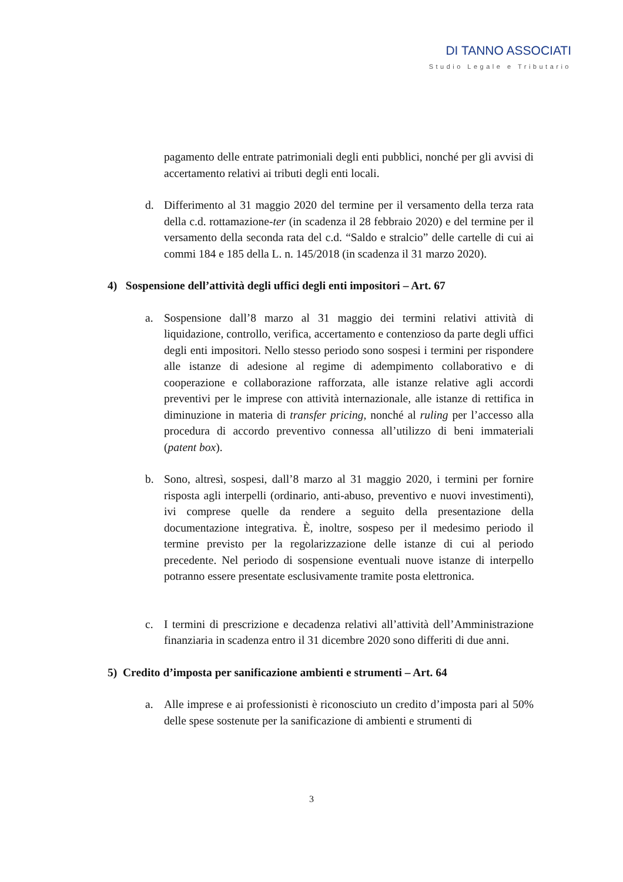DI TANNO ASSOCIATI
Studio Legale e Tributario
pagamento delle entrate patrimoniali degli enti pubblici, nonché per gli avvisi di accertamento relativi ai tributi degli enti locali.
d. Differimento al 31 maggio 2020 del termine per il versamento della terza rata della c.d. rottamazione-ter (in scadenza il 28 febbraio 2020) e del termine per il versamento della seconda rata del c.d. “Saldo e stralcio” delle cartelle di cui ai commi 184 e 185 della L. n. 145/2018 (in scadenza il 31 marzo 2020).
4) Sospensione dell’attività degli uffici degli enti impositori – Art. 67
a. Sospensione dall’8 marzo al 31 maggio dei termini relativi attività di liquidazione, controllo, verifica, accertamento e contenzioso da parte degli uffici degli enti impositori. Nello stesso periodo sono sospesi i termini per rispondere alle istanze di adesione al regime di adempimento collaborativo e di cooperazione e collaborazione rafforzata, alle istanze relative agli accordi preventivi per le imprese con attività internazionale, alle istanze di rettifica in diminuzione in materia di transfer pricing, nonché al ruling per l’accesso alla procedura di accordo preventivo connessa all’utilizzo di beni immateriali (patent box).
b. Sono, altresì, sospesi, dall’8 marzo al 31 maggio 2020, i termini per fornire risposta agli interpelli (ordinario, anti-abuso, preventivo e nuovi investimenti), ivi comprese quelle da rendere a seguito della presentazione della documentazione integrativa. È, inoltre, sospeso per il medesimo periodo il termine previsto per la regolarizzazione delle istanze di cui al periodo precedente. Nel periodo di sospensione eventuali nuove istanze di interpello potranno essere presentate esclusivamente tramite posta elettronica.
c. I termini di prescrizione e decadenza relativi all’attività dell’Amministrazione finanziaria in scadenza entro il 31 dicembre 2020 sono differiti di due anni.
5) Credito d’imposta per sanificazione ambienti e strumenti – Art. 64
a. Alle imprese e ai professionisti è riconosciuto un credito d’imposta pari al 50% delle spese sostenute per la sanificazione di ambienti e strumenti di
3